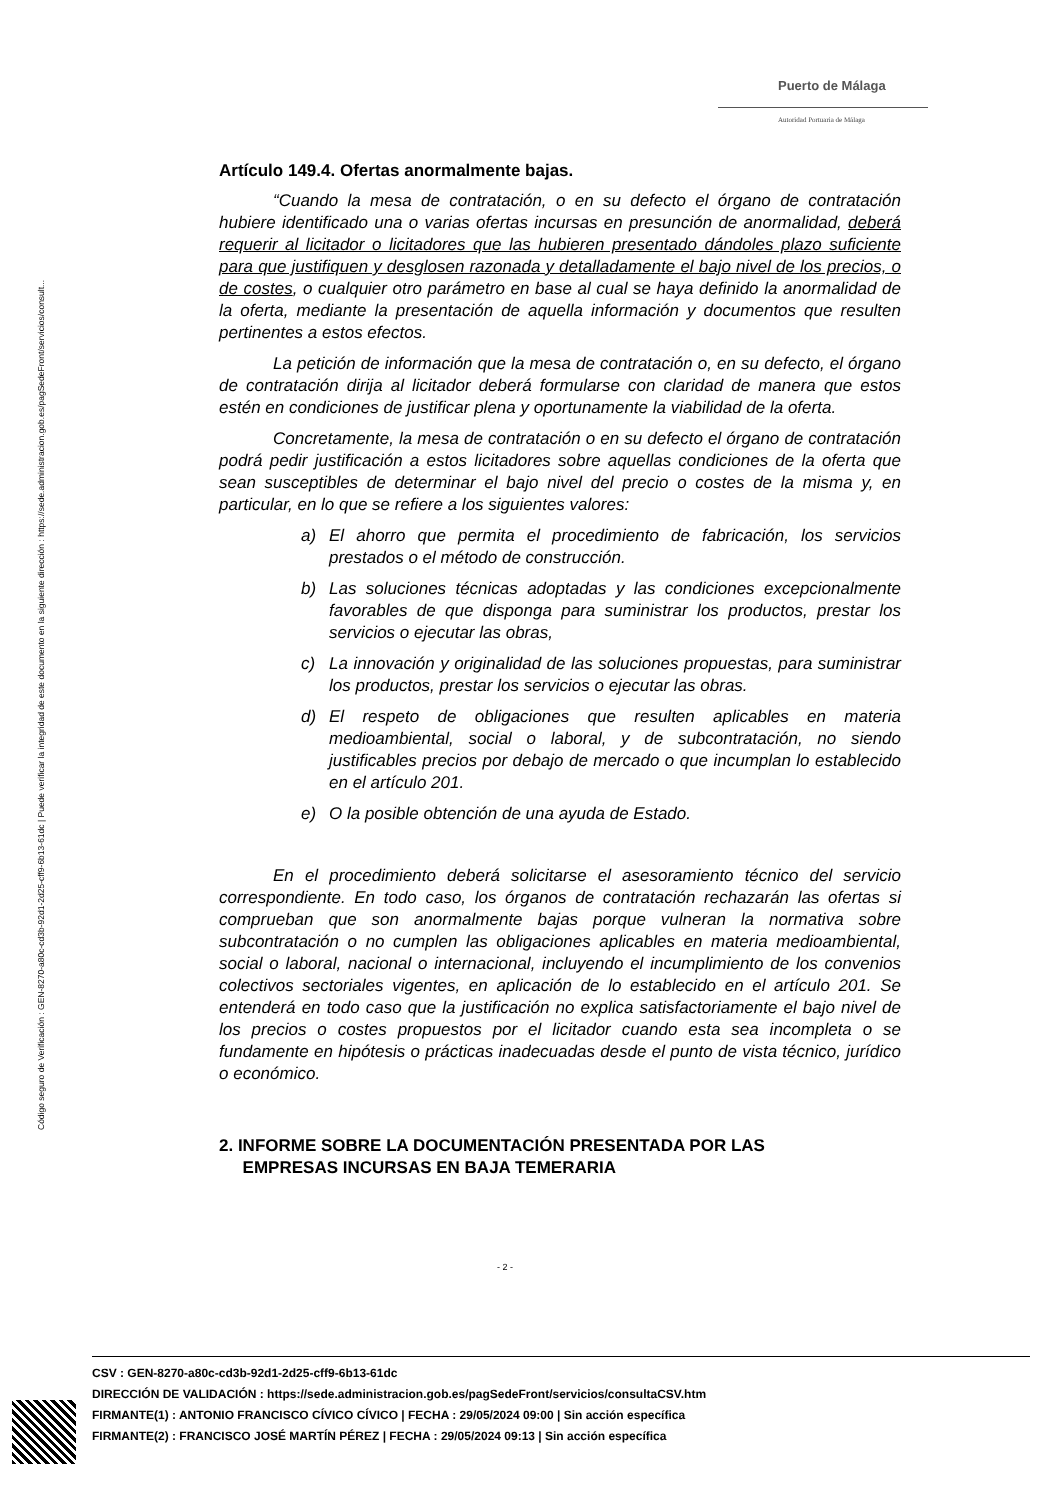Código seguro de Verificación : GEN-8270-a80c-cd3b-92d1-2d25-cff9-6b13-61dc | Puede verificar la integridad de este documento en la siguiente dirección : https://sede.administracion.gob.es/pagSedeFront/servicios/consult...
Puerto de Málaga
Autoridad Portuaria de Málaga
Artículo 149.4. Ofertas anormalmente bajas.
“Cuando la mesa de contratación, o en su defecto el órgano de contratación hubiere identificado una o varias ofertas incursas en presunción de anormalidad, deberá requerir al licitador o licitadores que las hubieren presentado dándoles plazo suficiente para que justifiquen y desglosen razonada y detalladamente el bajo nivel de los precios, o de costes, o cualquier otro parámetro en base al cual se haya definido la anormalidad de la oferta, mediante la presentación de aquella información y documentos que resulten pertinentes a estos efectos.
La petición de información que la mesa de contratación o, en su defecto, el órgano de contratación dirija al licitador deberá formularse con claridad de manera que estos estén en condiciones de justificar plena y oportunamente la viabilidad de la oferta.
Concretamente, la mesa de contratación o en su defecto el órgano de contratación podrá pedir justificación a estos licitadores sobre aquellas condiciones de la oferta que sean susceptibles de determinar el bajo nivel del precio o costes de la misma y, en particular, en lo que se refiere a los siguientes valores:
a) El ahorro que permita el procedimiento de fabricación, los servicios prestados o el método de construcción.
b) Las soluciones técnicas adoptadas y las condiciones excepcionalmente favorables de que disponga para suministrar los productos, prestar los servicios o ejecutar las obras,
c) La innovación y originalidad de las soluciones propuestas, para suministrar los productos, prestar los servicios o ejecutar las obras.
d) El respeto de obligaciones que resulten aplicables en materia medioambiental, social o laboral, y de subcontratación, no siendo justificables precios por debajo de mercado o que incumplan lo establecido en el artículo 201.
e) O la posible obtención de una ayuda de Estado.
En el procedimiento deberá solicitarse el asesoramiento técnico del servicio correspondiente. En todo caso, los órganos de contratación rechazarán las ofertas si comprueban que son anormalmente bajas porque vulneran la normativa sobre subcontratación o no cumplen las obligaciones aplicables en materia medioambiental, social o laboral, nacional o internacional, incluyendo el incumplimiento de los convenios colectivos sectoriales vigentes, en aplicación de lo establecido en el artículo 201. Se entenderá en todo caso que la justificación no explica satisfactoriamente el bajo nivel de los precios o costes propuestos por el licitador cuando esta sea incompleta o se fundamente en hipótesis o prácticas inadecuadas desde el punto de vista técnico, jurídico o económico.
2. INFORME SOBRE LA DOCUMENTACIÓN PRESENTADA POR LAS
EMPRESAS INCURSAS EN BAJA TEMERARIA
- 2 -
CSV : GEN-8270-a80c-cd3b-92d1-2d25-cff9-6b13-61dc
DIRECCIÓN DE VALIDACIÓN : https://sede.administracion.gob.es/pagSedeFront/servicios/consultaCSV.htm
FIRMANTE(1) : ANTONIO FRANCISCO CÍVICO CÍVICO | FECHA : 29/05/2024 09:00 | Sin acción específica
FIRMANTE(2) : FRANCISCO JOSÉ MARTÍN PÉREZ | FECHA : 29/05/2024 09:13 | Sin acción específica